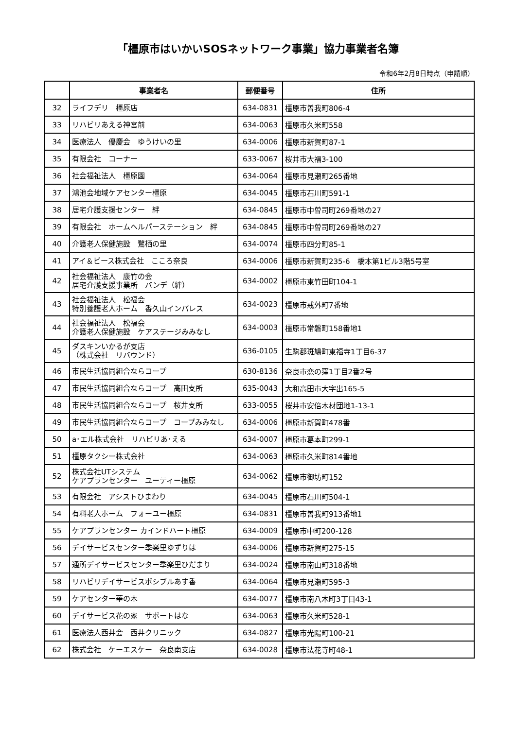「橿原市はいかいSOSネットワーク事業」協力事業者名簿
令和6年2月8日時点（申請順）
| | 事業者名 | 郵便番号 | 住所 |
| --- | --- | --- | --- |
| 32 | ライフデリ 橿原店 | 634-0831 | 橿原市曽我町806-4 |
| 33 | リハビリあえる神宮前 | 634-0063 | 橿原市久米町558 |
| 34 | 医療法人 優慶会 ゆうけいの里 | 634-0006 | 橿原市新賀町87-1 |
| 35 | 有限会社 コーナー | 633-0067 | 桜井市大福3-100 |
| 36 | 社会福祉法人 橿原園 | 634-0064 | 橿原市見瀬町265番地 |
| 37 | 鴻池会地域ケアセンター橿原 | 634-0045 | 橿原市石川町591-1 |
| 38 | 居宅介護支援センター 絆 | 634-0845 | 橿原市中曽司町269番地の27 |
| 39 | 有限会社 ホームヘルパーステーション 絆 | 634-0845 | 橿原市中曽司町269番地の27 |
| 40 | 介護老人保健施設 鷺栖の里 | 634-0074 | 橿原市四分町85-1 |
| 41 | アイ＆ピース株式会社 こころ奈良 | 634-0006 | 橿原市新賀町235-6 橋本第1ビル3階5号室 |
| 42 | 社会福祉法人 康竹の会 居宅介護支援事業所 バンデ（絆） | 634-0002 | 橿原市東竹田町104-1 |
| 43 | 社会福祉法人 松福会 特別養護老人ホーム 香久山インパレス | 634-0023 | 橿原市戒外町7番地 |
| 44 | 社会福祉法人 松福会 介護老人保健施設 ケアステージみみなし | 634-0003 | 橿原市常磐町158番地1 |
| 45 | ダスキンいかるが支店 （株式会社 リバウンド） | 636-0105 | 生駒郡斑鳩町東福寺1丁目6-37 |
| 46 | 市民生活協同組合ならコープ | 630-8136 | 奈良市恋の窪1丁目2番2号 |
| 47 | 市民生活協同組合ならコープ 高田支所 | 635-0043 | 大和高田市大字出165-5 |
| 48 | 市民生活協同組合ならコープ 桜井支所 | 633-0055 | 桜井市安倍木材団地1-13-1 |
| 49 | 市民生活協同組合ならコープ コープみみなし | 634-0006 | 橿原市新賀町478番 |
| 50 | a･エル株式会社 リハビリあ･える | 634-0007 | 橿原市葛本町299-1 |
| 51 | 橿原タクシー株式会社 | 634-0063 | 橿原市久米町814番地 |
| 52 | 株式会社UTシステム ケアプランセンター ユーティー橿原 | 634-0062 | 橿原市御坊町152 |
| 53 | 有限会社 アシストひまわり | 634-0045 | 橿原市石川町504-1 |
| 54 | 有料老人ホーム フォーユー橿原 | 634-0831 | 橿原市曽我町913番地1 |
| 55 | ケアプランセンター カインドハート橿原 | 634-0009 | 橿原市中町200-128 |
| 56 | デイサービスセンター季楽里ゆずりは | 634-0006 | 橿原市新賀町275-15 |
| 57 | 通所デイサービスセンター季楽里ひだまり | 634-0024 | 橿原市南山町318番地 |
| 58 | リハビリデイサービスポシブルあす香 | 634-0064 | 橿原市見瀬町595-3 |
| 59 | ケアセンター華の木 | 634-0077 | 橿原市南八木町3丁目43-1 |
| 60 | デイサービス花の家 サポートはな | 634-0063 | 橿原市久米町528-1 |
| 61 | 医療法人西井会 西井クリニック | 634-0827 | 橿原市光陽町100-21 |
| 62 | 株式会社 ケーエスケー 奈良南支店 | 634-0028 | 橿原市法花寺町48-1 |